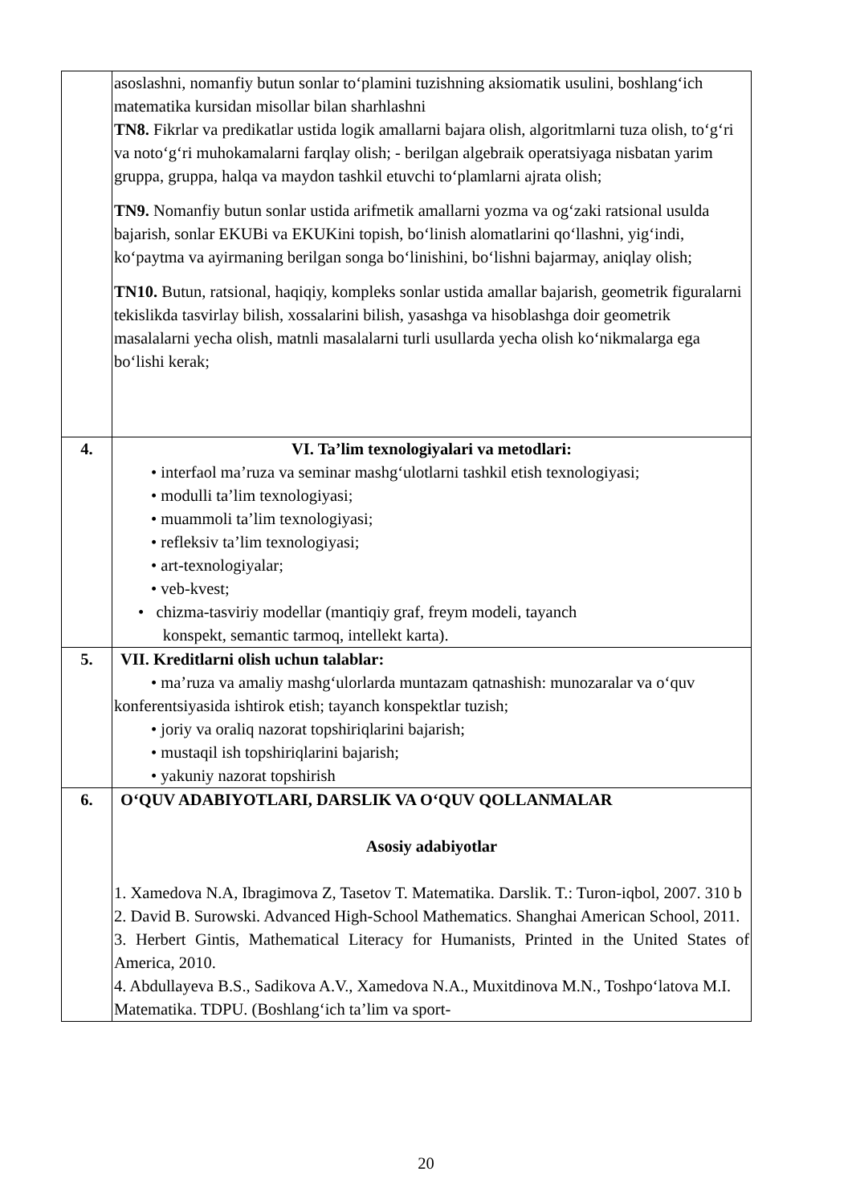| | asoslashni, nomanfiy butun sonlar to‘plamini tuzishning aksiomatik usulini, boshlang‘ich matematika kursidan misollar bilan sharhlashni TN8. Fikrlar va predikatlar ustida logik amallarni bajara olish, algoritmlarni tuza olish, to‘g‘ri va noto‘g‘ri muhokamalarni farqlay olish; - berilgan algebraik operatsiyaga nisbatan yarim gruppa, gruppa, halqa va maydon tashkil etuvchi to‘plamlarni ajrata olish; TN9. Nomanfiy butun sonlar ustida arifmetik amallarni yozma va og‘zaki ratsional usulda bajarish, sonlar EKUBi va EKUKini topish, bo‘linish alomatlarini qo‘llashni, yig‘indi, ko‘paytma va ayirmaning berilgan songa bo‘linishini, bo‘lishni bajarmay, aniqlay olish; TN10. Butun, ratsional, haqiqiy, kompleks sonlar ustida amallar bajarish, geometrik figuralarni tekislikda tasvirlay bilish, xossalarini bilish, yasashga va hisoblashga doir geometrik masalalarni yecha olish, matnli masalalarni turli usullarda yecha olish ko‘nikmalarga ega bo‘lishi kerak; |
| 4. | VI. Ta’lim texnologiyalari va metodlari: • interfaol ma’ruza va seminar mashg‘ulotlarni tashkil etish texnologiyasi; • modulli ta’lim texnologiyasi; • muammoli ta’lim texnologiyasi; • refleksiv ta’lim texnologiyasi; • art-texnologiyalar; • veb-kvest; • chizma-tasviriy modellar (mantiqiy graf, freym modeli, tayanch konspekt, semantic tarmoq, intellekt karta). |
| 5. | VII. Kreditlarni olish uchun talablar: • ma’ruza va amaliy mashg‘ulorlarda muntazam qatnashish: munozaralar va o‘quv konferentsiyasida ishtirok etish; tayanch konspektlar tuzish; • joriy va oraliq nazorat topshiriqlarini bajarish; • mustaqil ish topshiriqlarini bajarish; • yakuniy nazorat topshirish |
| 6. | O‘QUV ADABIYOTLARI, DARSLIK VA O‘QUV QOLLANMALAR Asosiy adabiyotlar 1. Xamedova N.A, Ibragimova Z, Tasetov T. Matematika. Darslik. T.: Turon-iqbol, 2007. 310 b 2. David B. Surowski. Advanced High-School Mathematics. Shanghai American School, 2011. 3. Herbert Gintis, Mathematical Literacy for Humanists, Printed in the United States of America, 2010. 4. Abdullayeva B.S., Sadikova A.V., Xamedova N.A., Muxitdinova M.N., Toshpo‘latova M.I. Matematika. TDPU. (Boshlang‘ich ta’lim va sport- |
20